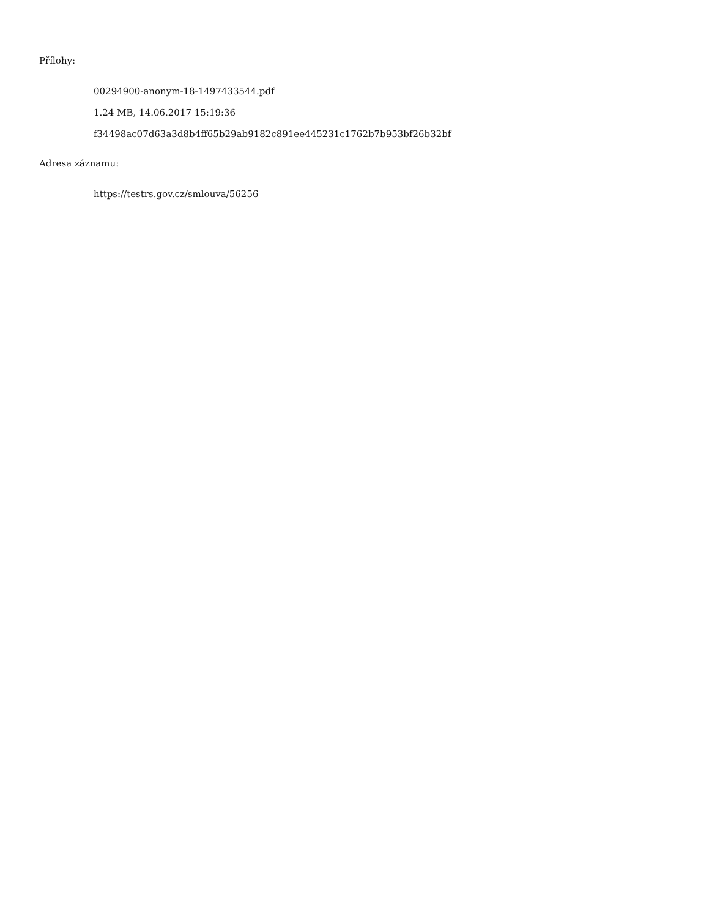Přílohy:
00294900-anonym-18-1497433544.pdf
1.24 MB, 14.06.2017 15:19:36
f34498ac07d63a3d8b4ff65b29ab9182c891ee445231c1762b7b953bf26b32bf
Adresa záznamu:
https://testrs.gov.cz/smlouva/56256